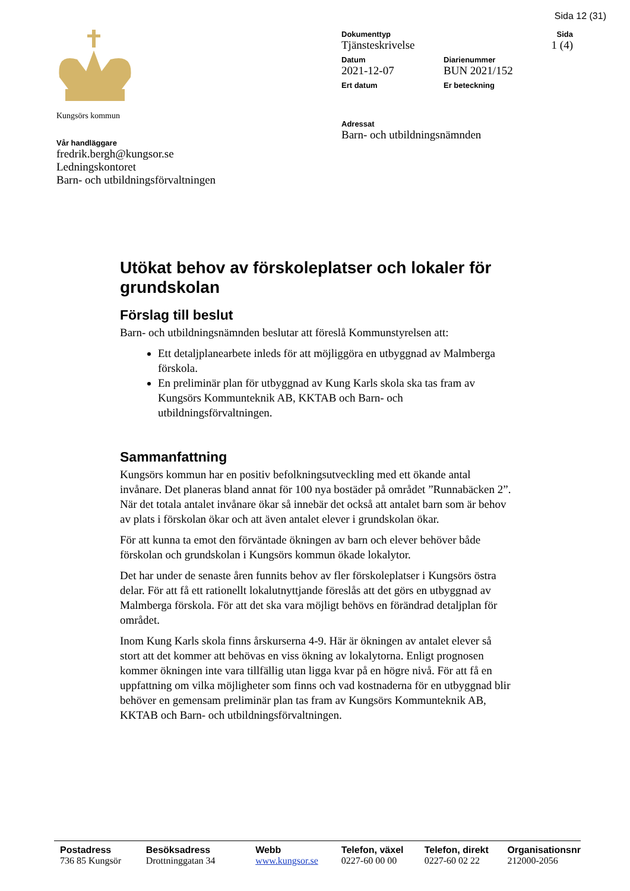Sida 12 (31)
Kungsörs kommun
Vår handläggare
fredrik.bergh@kungsor.se
Ledningskontoret
Barn- och utbildningsförvaltningen
Dokumenttyp
Tjänsteskrivelse
Sida
1 (4)
Datum
2021-12-07
Diarienummer
BUN 2021/152
Ert datum Er beteckning
Adressat
Barn- och utbildningsnämnden
Utökat behov av förskoleplatser och lokaler för grundskolan
Förslag till beslut
Barn- och utbildningsnämnden beslutar att föreslå Kommunstyrelsen att:
Ett detaljplanearbete inleds för att möjliggöra en utbyggnad av Malmberga förskola.
En preliminär plan för utbyggnad av Kung Karls skola ska tas fram av Kungsörs Kommunteknik AB, KKTAB och Barn- och utbildningsförvaltningen.
Sammanfattning
Kungsörs kommun har en positiv befolkningsutveckling med ett ökande antal invånare. Det planeras bland annat för 100 nya bostäder på området ”Runnabäcken 2”. När det totala antalet invånare ökar så innebär det också att antalet barn som är behov av plats i förskolan ökar och att även antalet elever i grundskolan ökar.
För att kunna ta emot den förväntade ökningen av barn och elever behöver både förskolan och grundskolan i Kungsörs kommun ökade lokalytor.
Det har under de senaste åren funnits behov av fler förskoleplatser i Kungsörs östra delar. För att få ett rationellt lokalutnyttjande föreslås att det görs en utbyggnad av Malmberga förskola. För att det ska vara möjligt behövs en förändrad detaljplan för området.
Inom Kung Karls skola finns årskurserna 4-9. Här är ökningen av antalet elever så stort att det kommer att behövas en viss ökning av lokalytorna. Enligt prognosen kommer ökningen inte vara tillfällig utan ligga kvar på en högre nivå. För att få en uppfattning om vilka möjligheter som finns och vad kostnaderna för en utbyggnad blir behöver en gemensam preliminär plan tas fram av Kungsörs Kommunteknik AB, KKTAB och Barn- och utbildningsförvaltningen.
Postadress
736 85 Kungsör
Besöksadress
Drottninggatan 34
Webb
www.kungsor.se
Telefon, växel
0227-60 00 00
Telefon, direkt
0227-60 02 22
Organisationsnr
212000-2056